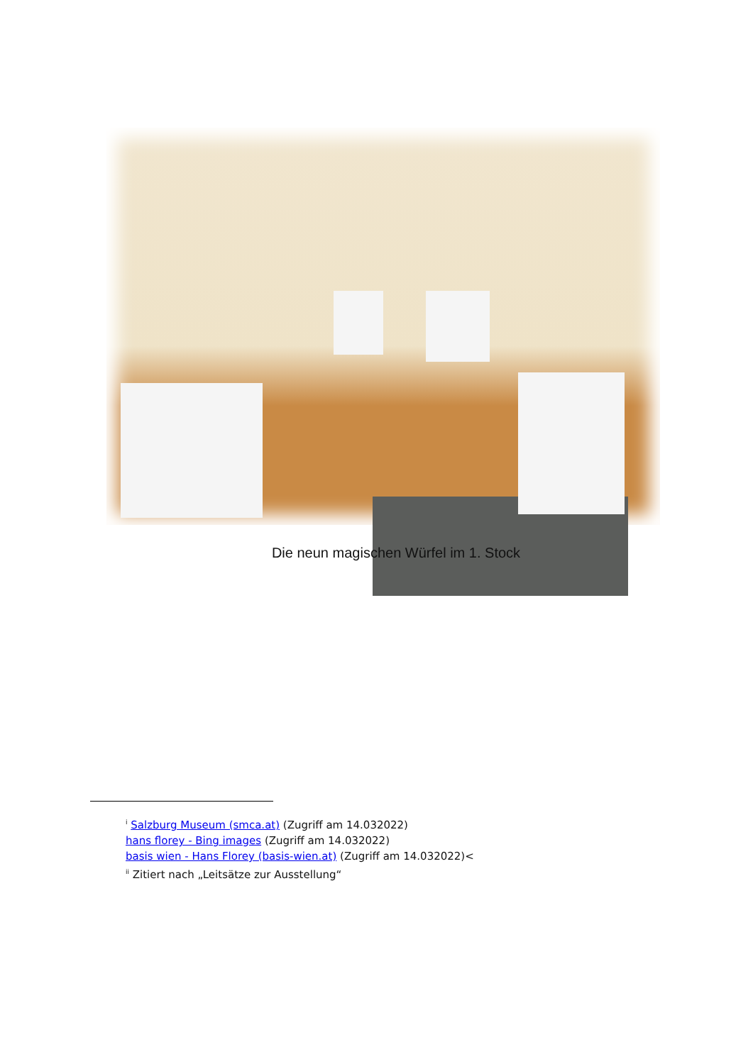Die neun magischen Würfel im 1. Stock
<sup>i</sup> Salzburg Museum (smca.at) (Zugriff am 14.032022)
hans florey - Bing images (Zugriff am 14.032022)
basis wien - Hans Florey (basis-wien.at) (Zugriff am 14.032022)<
<sup>ii</sup> Zitiert nach „Leitsätze zur Ausstellung“